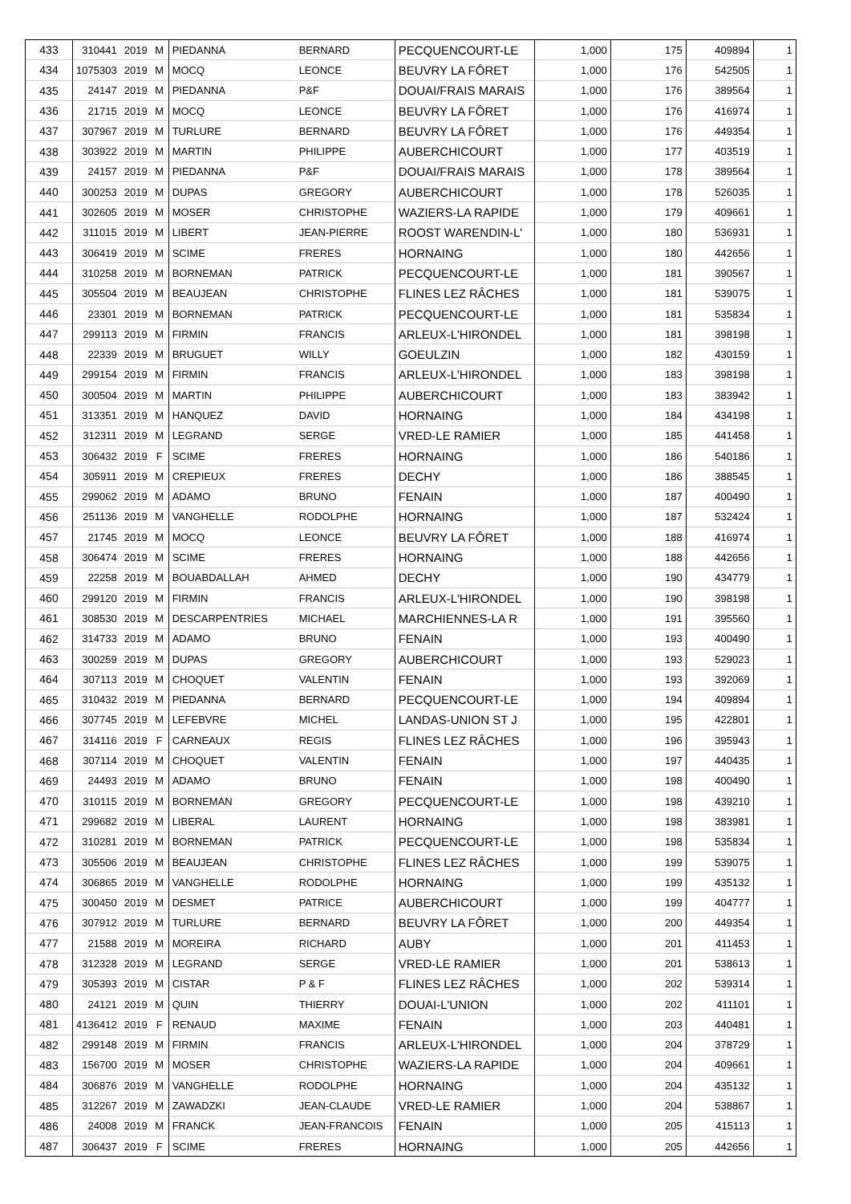| 433 | 310441 | 2019 | M | PIEDANNA | BERNARD | PECQUENCOURT-LE | 1,000 | 175 | 409894 | 1 |
| 434 | 1075303 | 2019 | M | MOCQ | LEONCE | BEUVRY LA FÔRET | 1,000 | 176 | 542505 | 1 |
| 435 | 24147 | 2019 | M | PIEDANNA | P&F | DOUAI/FRAIS MARAIS | 1,000 | 176 | 389564 | 1 |
| 436 | 21715 | 2019 | M | MOCQ | LEONCE | BEUVRY LA FÔRET | 1,000 | 176 | 416974 | 1 |
| 437 | 307967 | 2019 | M | TURLURE | BERNARD | BEUVRY LA FÔRET | 1,000 | 176 | 449354 | 1 |
| 438 | 303922 | 2019 | M | MARTIN | PHILIPPE | AUBERCHICOURT | 1,000 | 177 | 403519 | 1 |
| 439 | 24157 | 2019 | M | PIEDANNA | P&F | DOUAI/FRAIS MARAIS | 1,000 | 178 | 389564 | 1 |
| 440 | 300253 | 2019 | M | DUPAS | GREGORY | AUBERCHICOURT | 1,000 | 178 | 526035 | 1 |
| 441 | 302605 | 2019 | M | MOSER | CHRISTOPHE | WAZIERS-LA RAPIDE | 1,000 | 179 | 409661 | 1 |
| 442 | 311015 | 2019 | M | LIBERT | JEAN-PIERRE | ROOST WARENDIN-L' | 1,000 | 180 | 536931 | 1 |
| 443 | 306419 | 2019 | M | SCIME | FRERES | HORNAING | 1,000 | 180 | 442656 | 1 |
| 444 | 310258 | 2019 | M | BORNEMAN | PATRICK | PECQUENCOURT-LE | 1,000 | 181 | 390567 | 1 |
| 445 | 305504 | 2019 | M | BEAUJEAN | CHRISTOPHE | FLINES LEZ RÂCHES | 1,000 | 181 | 539075 | 1 |
| 446 | 23301 | 2019 | M | BORNEMAN | PATRICK | PECQUENCOURT-LE | 1,000 | 181 | 535834 | 1 |
| 447 | 299113 | 2019 | M | FIRMIN | FRANCIS | ARLEUX-L'HIRONDEL | 1,000 | 181 | 398198 | 1 |
| 448 | 22339 | 2019 | M | BRUGUET | WILLY | GOEULZIN | 1,000 | 182 | 430159 | 1 |
| 449 | 299154 | 2019 | M | FIRMIN | FRANCIS | ARLEUX-L'HIRONDEL | 1,000 | 183 | 398198 | 1 |
| 450 | 300504 | 2019 | M | MARTIN | PHILIPPE | AUBERCHICOURT | 1,000 | 183 | 383942 | 1 |
| 451 | 313351 | 2019 | M | HANQUEZ | DAVID | HORNAING | 1,000 | 184 | 434198 | 1 |
| 452 | 312311 | 2019 | M | LEGRAND | SERGE | VRED-LE RAMIER | 1,000 | 185 | 441458 | 1 |
| 453 | 306432 | 2019 | F | SCIME | FRERES | HORNAING | 1,000 | 186 | 540186 | 1 |
| 454 | 305911 | 2019 | M | CREPIEUX | FRERES | DECHY | 1,000 | 186 | 388545 | 1 |
| 455 | 299062 | 2019 | M | ADAMO | BRUNO | FENAIN | 1,000 | 187 | 400490 | 1 |
| 456 | 251136 | 2019 | M | VANGHELLE | RODOLPHE | HORNAING | 1,000 | 187 | 532424 | 1 |
| 457 | 21745 | 2019 | M | MOCQ | LEONCE | BEUVRY LA FÔRET | 1,000 | 188 | 416974 | 1 |
| 458 | 306474 | 2019 | M | SCIME | FRERES | HORNAING | 1,000 | 188 | 442656 | 1 |
| 459 | 22258 | 2019 | M | BOUABDALLAH | AHMED | DECHY | 1,000 | 190 | 434779 | 1 |
| 460 | 299120 | 2019 | M | FIRMIN | FRANCIS | ARLEUX-L'HIRONDEL | 1,000 | 190 | 398198 | 1 |
| 461 | 308530 | 2019 | M | DESCARPENTRIES | MICHAEL | MARCHIENNES-LA R | 1,000 | 191 | 395560 | 1 |
| 462 | 314733 | 2019 | M | ADAMO | BRUNO | FENAIN | 1,000 | 193 | 400490 | 1 |
| 463 | 300259 | 2019 | M | DUPAS | GREGORY | AUBERCHICOURT | 1,000 | 193 | 529023 | 1 |
| 464 | 307113 | 2019 | M | CHOQUET | VALENTIN | FENAIN | 1,000 | 193 | 392069 | 1 |
| 465 | 310432 | 2019 | M | PIEDANNA | BERNARD | PECQUENCOURT-LE | 1,000 | 194 | 409894 | 1 |
| 466 | 307745 | 2019 | M | LEFEBVRE | MICHEL | LANDAS-UNION ST J | 1,000 | 195 | 422801 | 1 |
| 467 | 314116 | 2019 | F | CARNEAUX | REGIS | FLINES LEZ RÂCHES | 1,000 | 196 | 395943 | 1 |
| 468 | 307114 | 2019 | M | CHOQUET | VALENTIN | FENAIN | 1,000 | 197 | 440435 | 1 |
| 469 | 24493 | 2019 | M | ADAMO | BRUNO | FENAIN | 1,000 | 198 | 400490 | 1 |
| 470 | 310115 | 2019 | M | BORNEMAN | GREGORY | PECQUENCOURT-LE | 1,000 | 198 | 439210 | 1 |
| 471 | 299682 | 2019 | M | LIBERAL | LAURENT | HORNAING | 1,000 | 198 | 383981 | 1 |
| 472 | 310281 | 2019 | M | BORNEMAN | PATRICK | PECQUENCOURT-LE | 1,000 | 198 | 535834 | 1 |
| 473 | 305506 | 2019 | M | BEAUJEAN | CHRISTOPHE | FLINES LEZ RÂCHES | 1,000 | 199 | 539075 | 1 |
| 474 | 306865 | 2019 | M | VANGHELLE | RODOLPHE | HORNAING | 1,000 | 199 | 435132 | 1 |
| 475 | 300450 | 2019 | M | DESMET | PATRICE | AUBERCHICOURT | 1,000 | 199 | 404777 | 1 |
| 476 | 307912 | 2019 | M | TURLURE | BERNARD | BEUVRY LA FÔRET | 1,000 | 200 | 449354 | 1 |
| 477 | 21588 | 2019 | M | MOREIRA | RICHARD | AUBY | 1,000 | 201 | 411453 | 1 |
| 478 | 312328 | 2019 | M | LEGRAND | SERGE | VRED-LE RAMIER | 1,000 | 201 | 538613 | 1 |
| 479 | 305393 | 2019 | M | CISTAR | P & F | FLINES LEZ RÂCHES | 1,000 | 202 | 539314 | 1 |
| 480 | 24121 | 2019 | M | QUIN | THIERRY | DOUAI-L'UNION | 1,000 | 202 | 411101 | 1 |
| 481 | 4136412 | 2019 | F | RENAUD | MAXIME | FENAIN | 1,000 | 203 | 440481 | 1 |
| 482 | 299148 | 2019 | M | FIRMIN | FRANCIS | ARLEUX-L'HIRONDEL | 1,000 | 204 | 378729 | 1 |
| 483 | 156700 | 2019 | M | MOSER | CHRISTOPHE | WAZIERS-LA RAPIDE | 1,000 | 204 | 409661 | 1 |
| 484 | 306876 | 2019 | M | VANGHELLE | RODOLPHE | HORNAING | 1,000 | 204 | 435132 | 1 |
| 485 | 312267 | 2019 | M | ZAWADZKI | JEAN-CLAUDE | VRED-LE RAMIER | 1,000 | 204 | 538867 | 1 |
| 486 | 24008 | 2019 | M | FRANCK | JEAN-FRANCOIS | FENAIN | 1,000 | 205 | 415113 | 1 |
| 487 | 306437 | 2019 | F | SCIME | FRERES | HORNAING | 1,000 | 205 | 442656 | 1 |